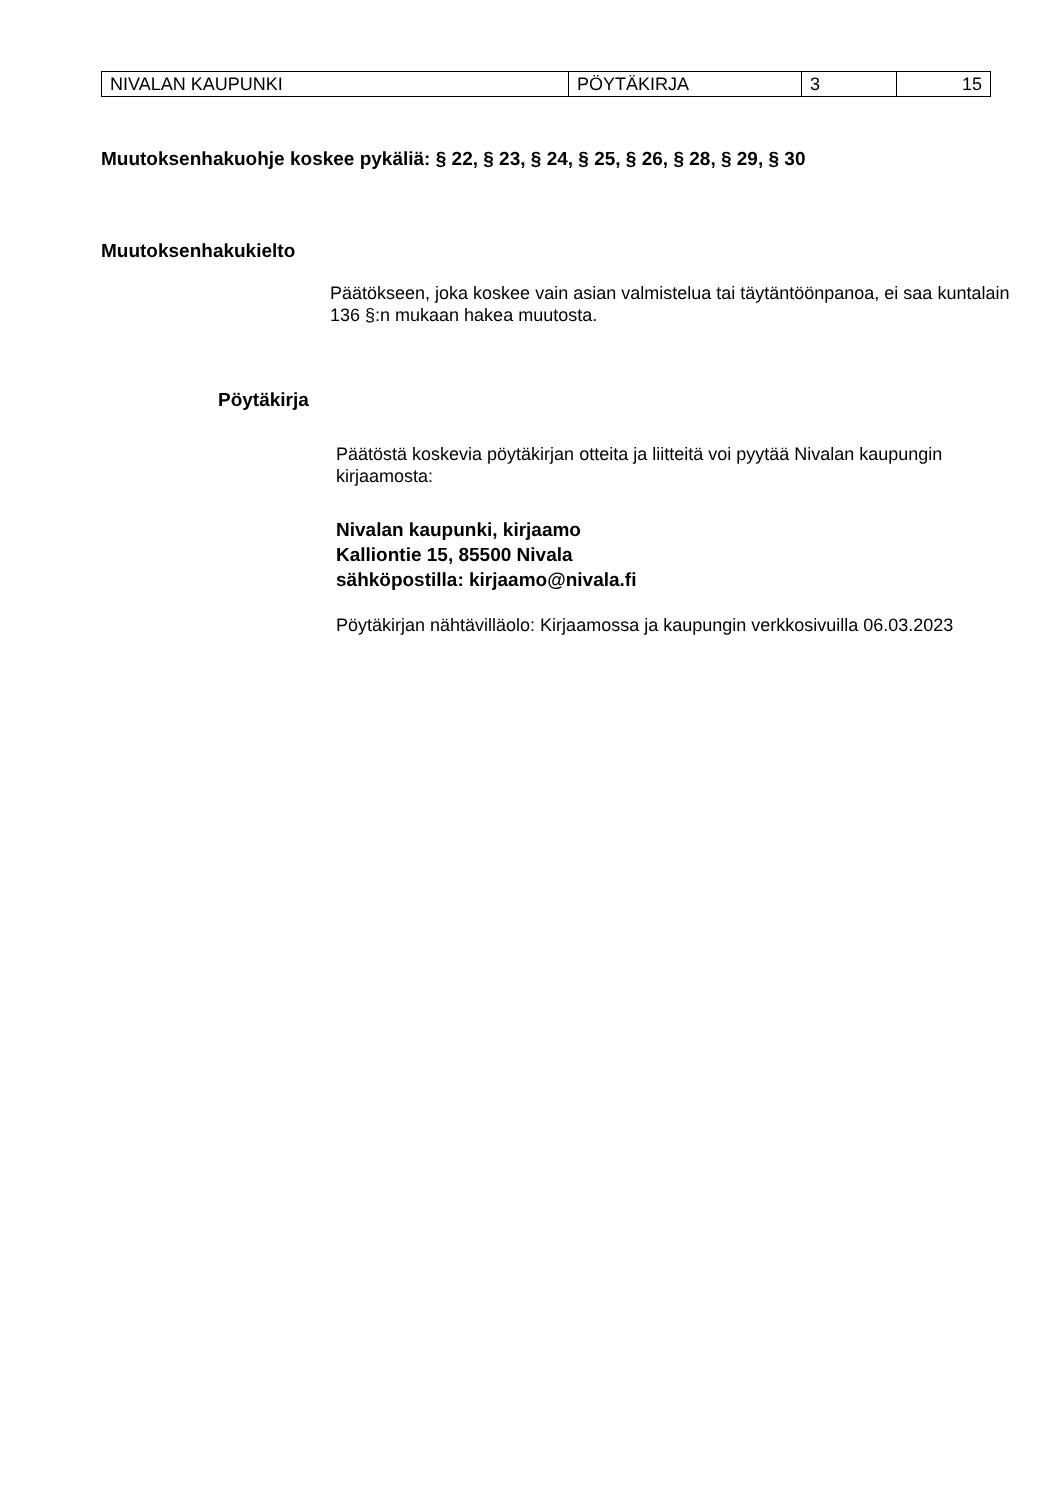| NIVALAN KAUPUNKI | PÖYTÄKIRJA | 3 | 15 |
Muutoksenhakuohje koskee pykäliä: § 22, § 23, § 24, § 25, § 26, § 28, § 29, § 30
Muutoksenhakukielto
Päätökseen, joka koskee vain asian valmistelua tai täytäntöönpanoa, ei saa kuntalain 136 §:n mukaan hakea muutosta.
Pöytäkirja
Päätöstä koskevia pöytäkirjan otteita ja liitteitä voi pyytää Nivalan kaupungin kirjaamosta:
Nivalan kaupunki, kirjaamo
Kalliontie 15, 85500 Nivala
sähköpostilla: kirjaamo@nivala.fi
Pöytäkirjan nähtävilläolo: Kirjaamossa ja kaupungin verkkosivuilla 06.03.2023